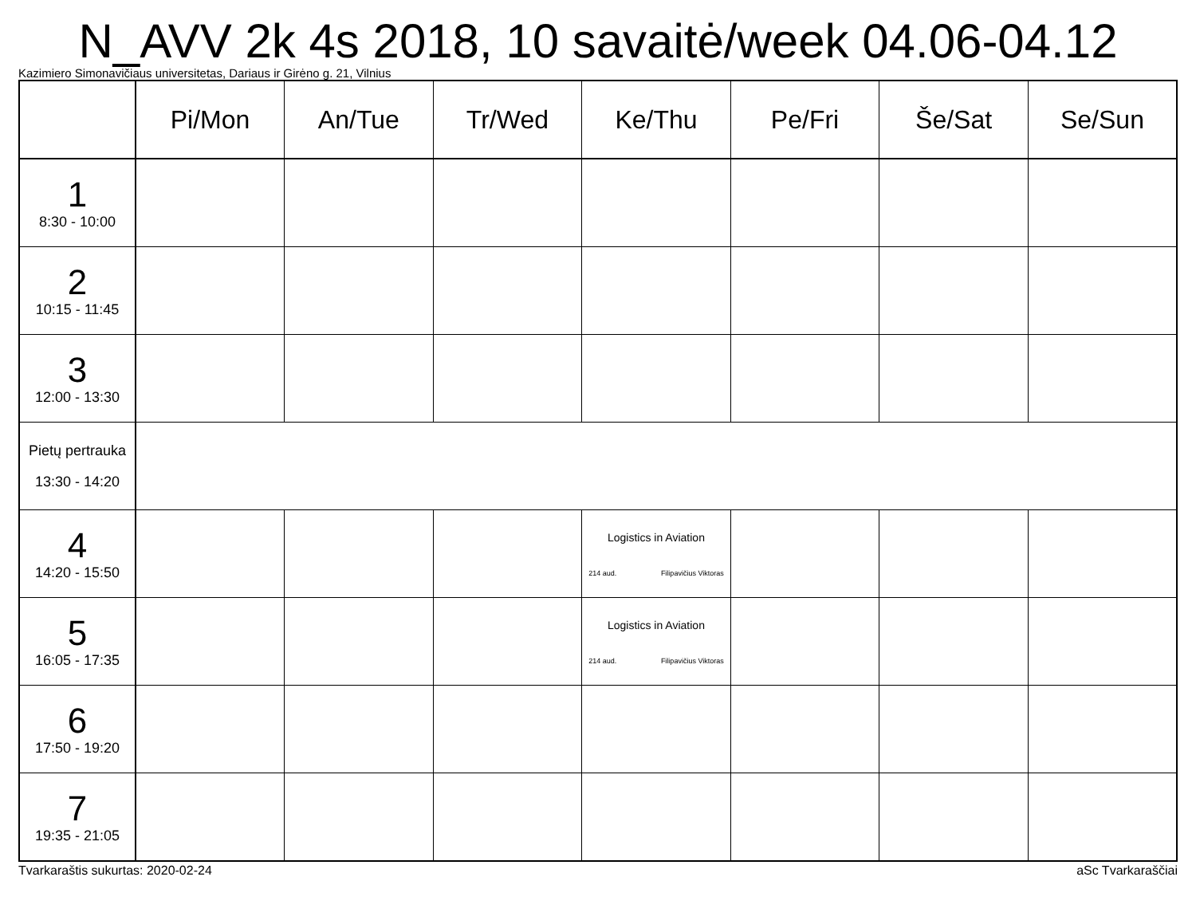N_AVV 2k 4s 2018, 10 savaitė/week 04.06-04.12
Kazimiero Simonavičiaus universitetas, Dariaus ir Girėno g. 21, Vilnius
| | Pi/Mon | An/Tue | Tr/Wed | Ke/Thu | Pe/Fri | Še/Sat | Se/Sun |
| --- | --- | --- | --- | --- | --- | --- | --- |
| 1 8:30 - 10:00 | | | | | | | |
| 2 10:15 - 11:45 | | | | | | | |
| 3 12:00 - 13:30 | | | | | | | |
| Pietų pertrauka 13:30 - 14:20 | | | | | | | |
| 4 14:20 - 15:50 | | | | Logistics in Aviation 214 aud. Filipavičius Viktoras | | | |
| 5 16:05 - 17:35 | | | | Logistics in Aviation 214 aud. Filipavičius Viktoras | | | |
| 6 17:50 - 19:20 | | | | | | | |
| 7 19:35 - 21:05 | | | | | | | |
Tvarkaraštis sukurtas: 2020-02-24 aSc Tvarkaraščiai